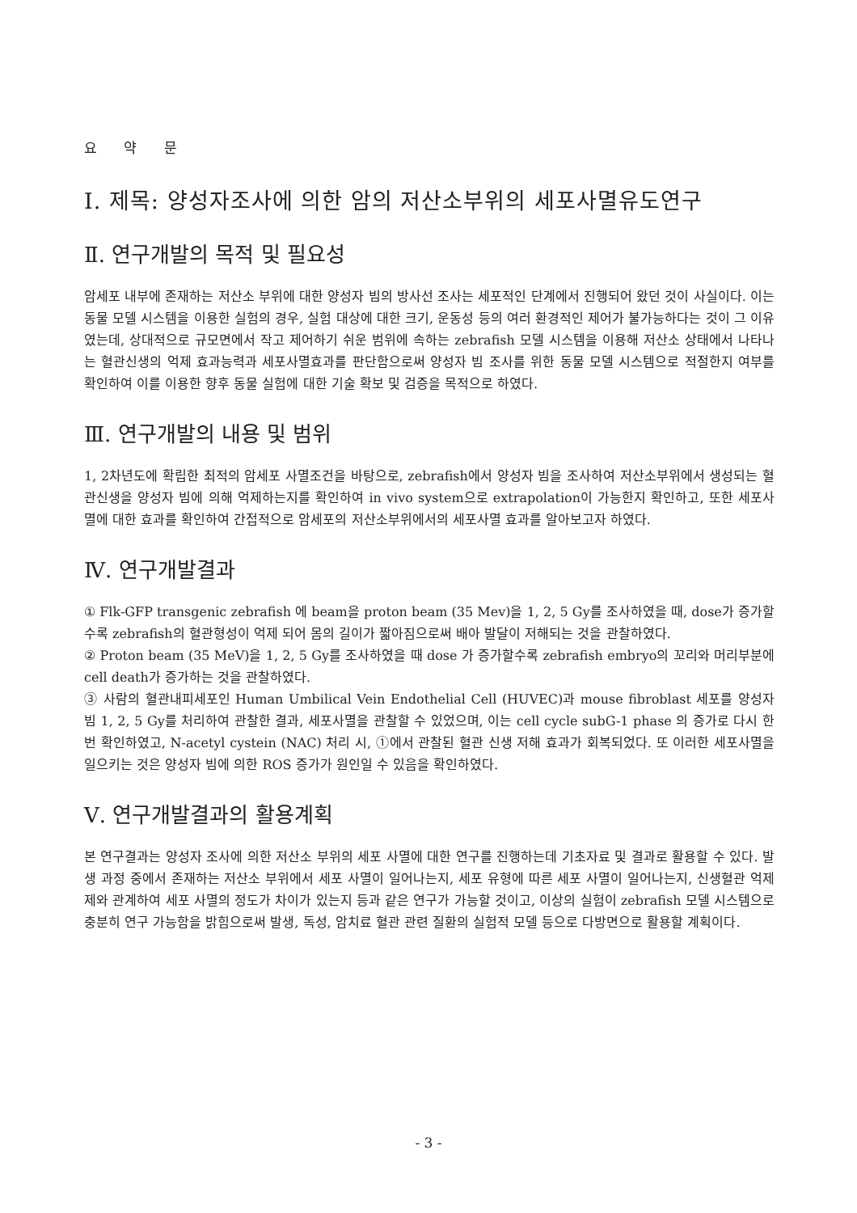요 약 문
Ⅰ. 제목: 양성자조사에 의한 암의 저산소부위의 세포사멸유도연구
Ⅱ. 연구개발의 목적 및 필요성
암세포 내부에 존재하는 저산소 부위에 대한 양성자 빔의 방사선 조사는 세포적인 단계에서 진행되어 왔던 것이 사실이다. 이는 동물 모델 시스템을 이용한 실험의 경우, 실험 대상에 대한 크기, 운동성 등의 여러 환경적인 제어가 불가능하다는 것이 그 이유였는데, 상대적으로 규모면에서 작고 제어하기 쉬운 범위에 속하는 zebrafish 모델 시스템을 이용해 저산소 상태에서 나타나는 혈관신생의 억제 효과능력과 세포사멸효과를 판단함으로써 양성자 빔 조사를 위한 동물 모델 시스템으로 적절한지 여부를 확인하여 이를 이용한 향후 동물 실험에 대한 기술 확보 및 검증을 목적으로 하였다.
Ⅲ. 연구개발의 내용 및 범위
1, 2차년도에 확립한 최적의 암세포 사멸조건을 바탕으로, zebrafish에서 양성자 빔을 조사하여 저산소부위에서 생성되는 혈관신생을 양성자 빔에 의해 억제하는지를 확인하여 in vivo system으로 extrapolation이 가능한지 확인하고, 또한 세포사멸에 대한 효과를 확인하여 간접적으로 암세포의 저산소부위에서의 세포사멸 효과를 알아보고자 하였다.
Ⅳ. 연구개발결과
① Flk-GFP transgenic zebrafish 에 beam을 proton beam (35 Mev)을 1, 2, 5 Gy를 조사하였을 때, dose가 증가할수록 zebrafish의 혈관형성이 억제 되어 몸의 길이가 짧아짐으로써 배아 발달이 저해되는 것을 관찰하였다.
② Proton beam (35 MeV)을 1, 2, 5 Gy를 조사하였을 때 dose 가 증가할수록 zebrafish embryo의 꼬리와 머리부분에 cell death가 증가하는 것을 관찰하였다.
③ 사람의 혈관내피세포인 Human Umbilical Vein Endothelial Cell (HUVEC)과 mouse fibroblast 세포를 양성자 빔 1, 2, 5 Gy를 처리하여 관찰한 결과, 세포사멸을 관찰할 수 있었으며, 이는 cell cycle subG-1 phase 의 증가로 다시 한 번 확인하였고, N-acetyl cystein (NAC) 처리 시, ①에서 관찰된 혈관 신생 저해 효과가 회복되었다. 또 이러한 세포사멸을 일으키는 것은 양성자 빔에 의한 ROS 증가가 원인일 수 있음을 확인하였다.
Ⅴ. 연구개발결과의 활용계획
본 연구결과는 양성자 조사에 의한 저산소 부위의 세포 사멸에 대한 연구를 진행하는데 기초자료 및 결과로 활용할 수 있다. 발생 과정 중에서 존재하는 저산소 부위에서 세포 사멸이 일어나는지, 세포 유형에 따른 세포 사멸이 일어나는지, 신생혈관 억제제와 관계하여 세포 사멸의 정도가 차이가 있는지 등과 같은 연구가 가능할 것이고, 이상의 실험이 zebrafish 모델 시스템으로 충분히 연구 가능함을 밝힘으로써 발생, 독성, 암치료 혈관 관련 질환의 실험적 모델 등으로 다방면으로 활용할 계획이다.
- 3 -